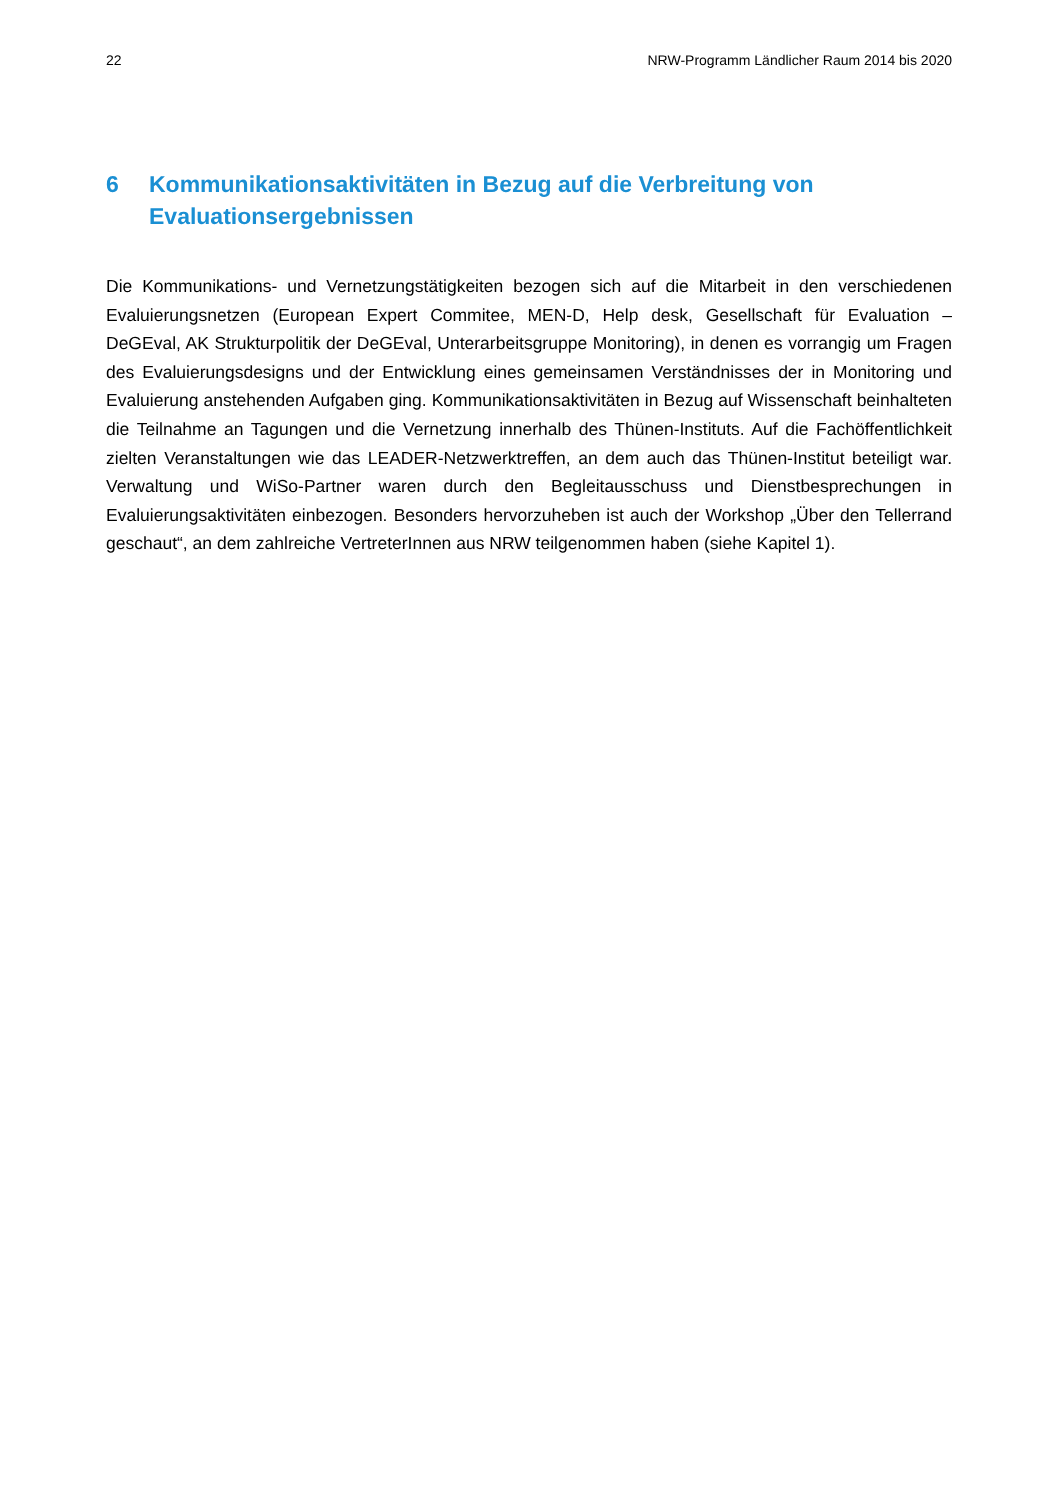22 NRW-Programm Ländlicher Raum 2014 bis 2020
6 Kommunikationsaktivitäten in Bezug auf die Verbreitung von Evaluationsergebnissen
Die Kommunikations- und Vernetzungstätigkeiten bezogen sich auf die Mitarbeit in den verschiedenen Evaluierungsnetzen (European Expert Commitee, MEN-D, Help desk, Gesellschaft für Evaluation – DeGEval, AK Strukturpolitik der DeGEval, Unterarbeitsgruppe Monitoring), in denen es vorrangig um Fragen des Evaluierungsdesigns und der Entwicklung eines gemeinsamen Verständnisses der in Monitoring und Evaluierung anstehenden Aufgaben ging. Kommunikationsaktivitäten in Bezug auf Wissenschaft beinhalteten die Teilnahme an Tagungen und die Vernetzung innerhalb des Thünen-Instituts. Auf die Fachöffentlichkeit zielten Veranstaltungen wie das LEADER-Netzwerktreffen, an dem auch das Thünen-Institut beteiligt war. Verwaltung und WiSo-Partner waren durch den Begleitausschuss und Dienstbesprechungen in Evaluierungsaktivitäten einbezogen. Besonders hervorzuheben ist auch der Workshop „Über den Tellerrand geschaut“, an dem zahlreiche VertreterInnen aus NRW teilgenommen haben (siehe Kapitel 1).